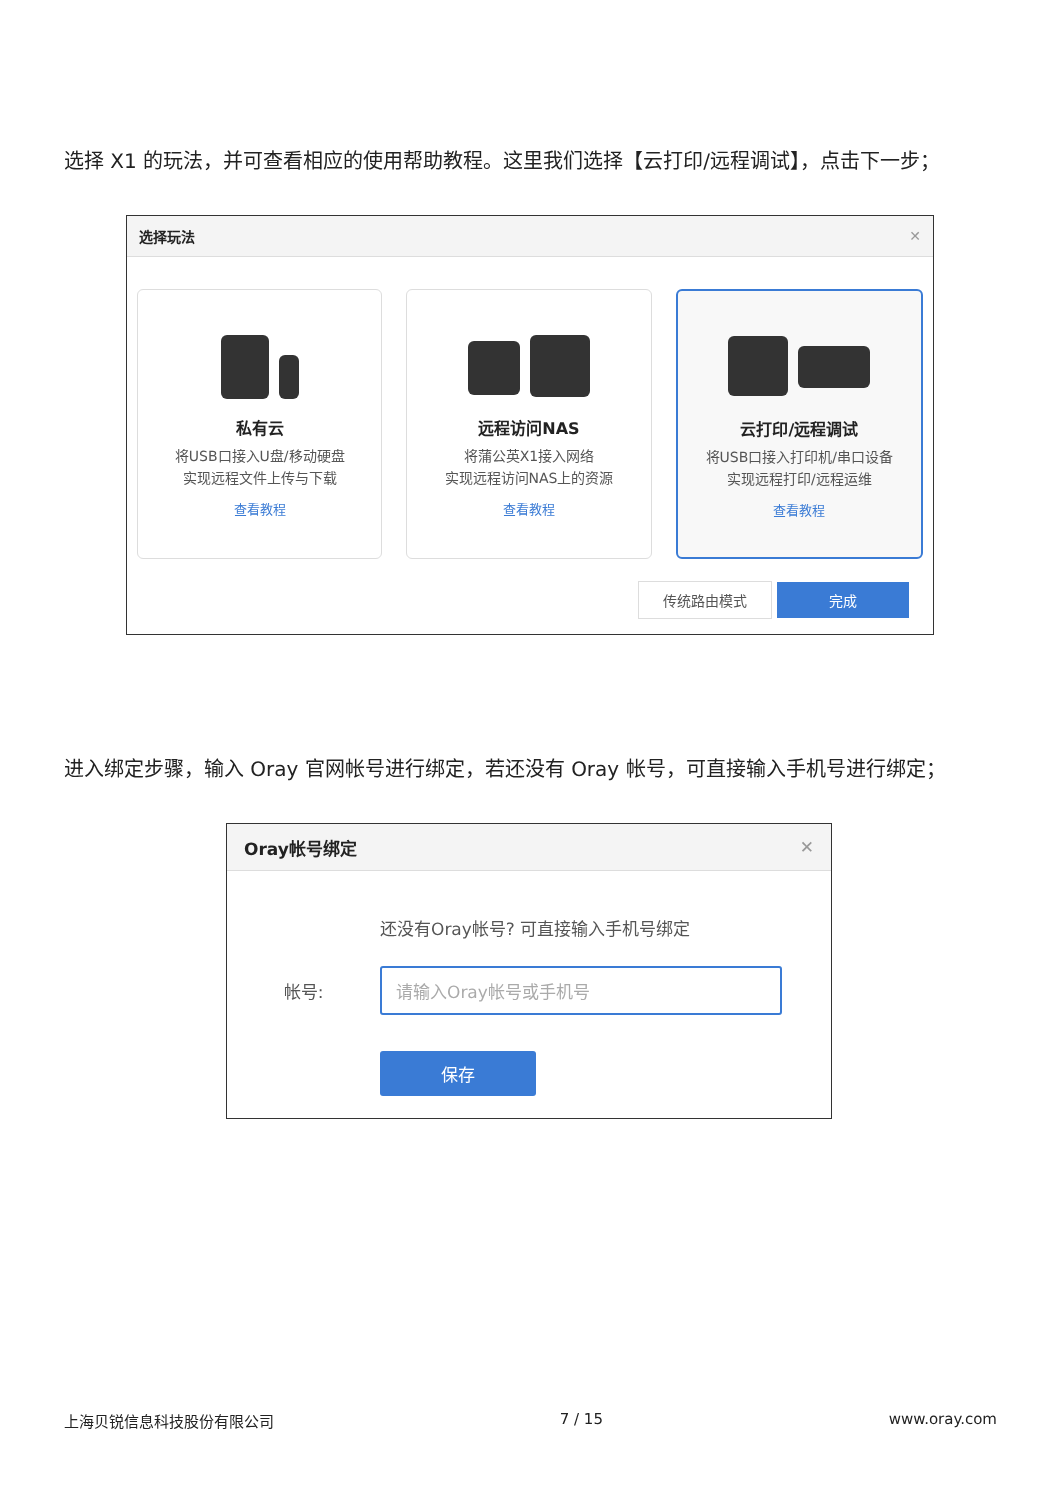选择 X1 的玩法，并可查看相应的使用帮助教程。这里我们选择【云打印/远程调试】，点击下一步；
选择玩法 ✕
私有云
将USB口接入U盘/移动硬盘
实现远程文件上传与下载
查看教程
远程访问NAS
将蒲公英X1接入网络
实现远程访问NAS上的资源
查看教程
云打印/远程调试
将USB口接入打印机/串口设备
实现远程打印/远程运维
查看教程
传统路由模式 完成
进入绑定步骤，输入 Oray 官网帐号进行绑定，若还没有 Oray 帐号，可直接输入手机号进行绑定；
Oray帐号绑定 ✕
还没有Oray帐号? 可直接输入手机号绑定
帐号:
请输入Oray帐号或手机号
保存
上海贝锐信息科技股份有限公司 7 / 15 www.oray.com